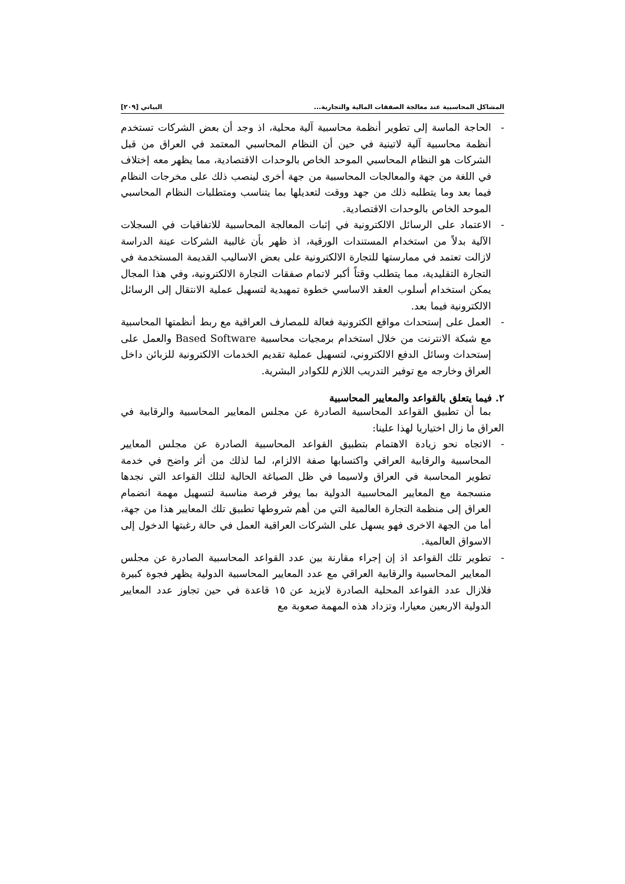المشاكل المحاسبية عند معالجة الصفقات المالية والتجارية... البياتي [٢٠٩]
- الحاجة الماسة إلى تطوير أنظمة محاسبية آلية محلية، اذ وجد أن بعض الشركات تستخدم أنظمة محاسبية آلية لاتينية في حين أن النظام المحاسبي المعتمد في العراق من قبل الشركات هو النظام المحاسبي الموحد الخاص بالوحدات الاقتصادية، مما يظهر معه إختلاف في اللغة من جهة والمعالجات المحاسبية من جهة أخرى لينصب ذلك على مخرجات النظام فيما بعد وما يتطلبه ذلك من جهد ووقت لتعديلها بما يتناسب ومتطلبات النظام المحاسبي الموحد الخاص بالوحدات الاقتصادية.
- الاعتماد على الرسائل الالكترونية في إثبات المعالجة المحاسبية للاتفاقيات في السجلات الآلية بدلاً من استخدام المستندات الورقية، اذ ظهر بأن غالبية الشركات عينة الدراسة لازالت تعتمد في ممارستها للتجارة الالكترونية على بعض الاساليب القديمة المستخدمة في التجارة التقليدية، مما يتطلب وقتاً أكبر لاتمام صفقات التجارة الالكترونية، وفي هذا المجال يمكن استخدام أسلوب العقد الاساسي خطوة تمهيدية لتسهيل عملية الانتقال إلى الرسائل الالكترونية فيما بعد.
- العمل على إستحداث مواقع الكترونية فعالة للمصارف العراقية مع ربط أنظمتها المحاسبية مع شبكة الانترنت من خلال استخدام برمجيات محاسبية Based Software والعمل على إستحداث وسائل الدفع الالكتروني، لتسهيل عملية تقديم الخدمات الالكترونية للزبائن داخل العراق وخارجه مع توفير التدريب اللازم للكوادر البشرية.
٢. فيما يتعلق بالقواعد والمعايير المحاسبية
بما أن تطبيق القواعد المحاسبية الصادرة عن مجلس المعايير المحاسبية والرقابية في العراق ما زال اختياريا لهذا علينا:
- الاتجاه نحو زيادة الاهتمام بتطبيق القواعد المحاسبية الصادرة عن مجلس المعايير المحاسبية والرقابية العراقي واكتسابها صفة الالزام، لما لذلك من أثر واضح في خدمة تطوير المحاسبة في العراق ولاسيما في ظل الصياغة الحالية لتلك القواعد التي نجدها منسجمة مع المعايير المحاسبية الدولية بما يوفر فرصة مناسبة لتسهيل مهمة انضمام العراق إلى منظمة التجارة العالمية التي من أهم شروطها تطبيق تلك المعايير هذا من جهة، أما من الجهة الاخرى فهو يسهل على الشركات العراقية العمل في حالة رغبتها الدخول إلى الاسواق العالمية.
- تطوير تلك القواعد اذ إن إجراء مقارنة بين عدد القواعد المحاسبية الصادرة عن مجلس المعايير المحاسبية والرقابية العراقي مع عدد المعايير المحاسبية الدولية يظهر فجوة كبيرة فلازال عدد القواعد المحلية الصادرة لايزيد عن ١٥ قاعدة في حين تجاوز عدد المعايير الدولية الاربعين معيارا، وتزداد هذه المهمة صعوبة مع